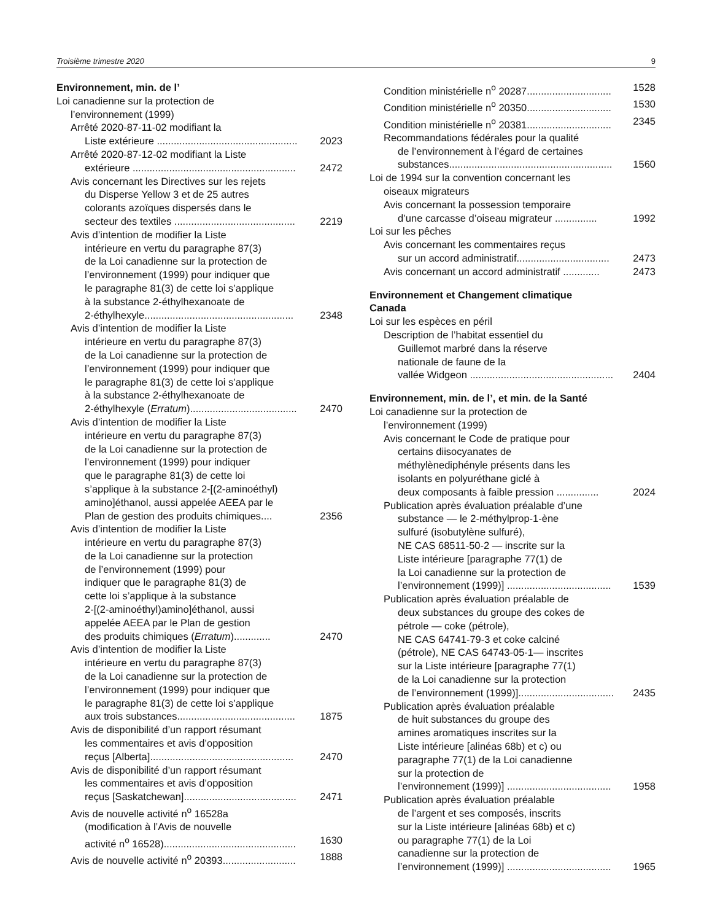Troisième trimestre 2020 9
Environnement, min. de l’
Loi canadienne sur la protection de
l’environnement (1999)
Arrêté 2020-87-11-02 modifiant la
Liste extérieure .................................................. 2023
Arrêté 2020-87-12-02 modifiant la Liste
extérieure .......................................................... 2472
Avis concernant les Directives sur les rejets
du Disperse Yellow 3 et de 25 autres
colorants azoïques dispersés dans le
secteur des textiles ........................................... 2219
Avis d’intention de modifier la Liste
intérieure en vertu du paragraphe 87(3)
de la Loi canadienne sur la protection de
l’environnement (1999) pour indiquer que
le paragraphe 81(3) de cette loi s’applique
à la substance 2-éthylhexanoate de
2-éthylhexyle..................................................... 2348
Avis d’intention de modifier la Liste
intérieure en vertu du paragraphe 87(3)
de la Loi canadienne sur la protection de
l’environnement (1999) pour indiquer que
le paragraphe 81(3) de cette loi s’applique
à la substance 2-éthylhexanoate de
2-éthylhexyle (Erratum)...................................... 2470
Avis d’intention de modifier la Liste
intérieure en vertu du paragraphe 87(3)
de la Loi canadienne sur la protection de
l’environnement (1999) pour indiquer
que le paragraphe 81(3) de cette loi
s’applique à la substance 2-[(2-aminoéthyl)
amino]éthanol, aussi appelée AEEA par le
Plan de gestion des produits chimiques.... 2356
Avis d’intention de modifier la Liste
intérieure en vertu du paragraphe 87(3)
de la Loi canadienne sur la protection
de l’environnement (1999) pour
indiquer que le paragraphe 81(3) de
cette loi s’applique à la substance
2-[(2-aminoéthyl)amino]éthanol, aussi
appelée AEEA par le Plan de gestion
des produits chimiques (Erratum)............. 2470
Avis d’intention de modifier la Liste
intérieure en vertu du paragraphe 87(3)
de la Loi canadienne sur la protection de
l’environnement (1999) pour indiquer que
le paragraphe 81(3) de cette loi s’applique
aux trois substances.......................................... 1875
Avis de disponibilité d’un rapport résumant
les commentaires et avis d’opposition
reçus [Alberta]................................................... 2470
Avis de disponibilité d’un rapport résumant
les commentaires et avis d’opposition
reçus [Saskatchewan]........................................ 2471
Avis de nouvelle activité n<sup>o</sup> 16528a
(modification à l’Avis de nouvelle
activité n<sup>o</sup> 16528)............................................... 1630
Avis de nouvelle activité n<sup>o</sup> 20393.......................... 1888
Condition ministérielle n<sup>o</sup> 20287.............................. 1528
Condition ministérielle n<sup>o</sup> 20350.............................. 1530
Condition ministérielle n<sup>o</sup> 20381.............................. 2345
Recommandations fédérales pour la qualité
de l’environnement à l’égard de certaines
substances.......................................................... 1560
Loi de 1994 sur la convention concernant les
oiseaux migrateurs
Avis concernant la possession temporaire
d’une carcasse d’oiseau migrateur ............... 1992
Loi sur les pêches
Avis concernant les commentaires reçus
sur un accord administratif................................. 2473
Avis concernant un accord administratif ............. 2473
Environnement et Changement climatique
Canada
Loi sur les espèces en péril
Description de l’habitat essentiel du
Guillemot marbré dans la réserve
nationale de faune de la
vallée Widgeon ................................................... 2404
Environnement, min. de l’, et min. de la Santé
Loi canadienne sur la protection de
l’environnement (1999)
Avis concernant le Code de pratique pour
certains diisocyanates de
méthylènediphényle présents dans les
isolants en polyuréthane giclé à
deux composants à faible pression ............... 2024
Publication après évaluation préalable d’une
substance — le 2-méthylprop-1-ène
sulfuré (isobutylène sulfuré),
NE CAS 68511-50-2 — inscrite sur la
Liste intérieure [paragraphe 77(1) de
la Loi canadienne sur la protection de
l’environnement (1999)] ..................................... 1539
Publication après évaluation préalable de
deux substances du groupe des cokes de
pétrole — coke (pétrole),
NE CAS 64741-79-3 et coke calciné
(pétrole), NE CAS 64743-05-1— inscrites
sur la Liste intérieure [paragraphe 77(1)
de la Loi canadienne sur la protection
de l’environnement (1999)].................................. 2435
Publication après évaluation préalable
de huit substances du groupe des
amines aromatiques inscrites sur la
Liste intérieure [alinéas 68b) et c) ou
paragraphe 77(1) de la Loi canadienne
sur la protection de
l’environnement (1999)] ..................................... 1958
Publication après évaluation préalable
de l’argent et ses composés, inscrits
sur la Liste intérieure [alinéas 68b) et c)
ou paragraphe 77(1) de la Loi
canadienne sur la protection de
l’environnement (1999)] ..................................... 1965